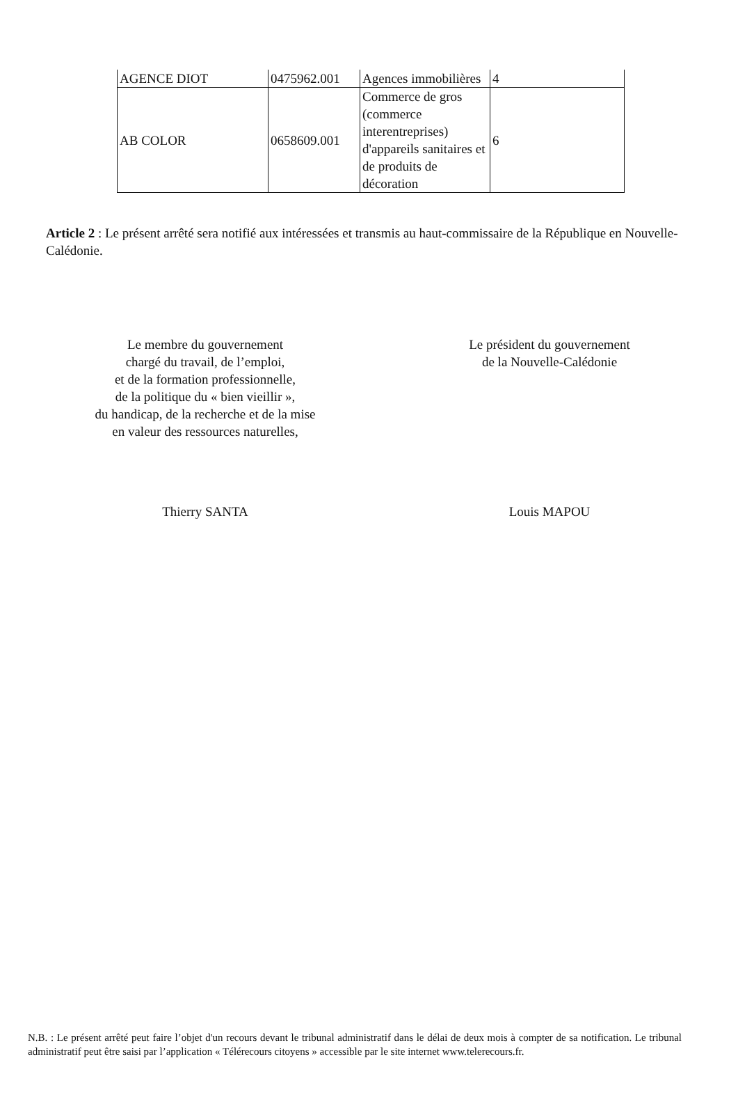| AGENCE DIOT | 0475962.001 | Agences immobilières | 4 |
| AB COLOR | 0658609.001 | Commerce de gros (commerce interentreprises) d'appareils sanitaires et de produits de décoration | 6 |
Article 2 : Le présent arrêté sera notifié aux intéressées et transmis au haut-commissaire de la République en Nouvelle-Calédonie.
Le membre du gouvernement
chargé du travail, de l’emploi,
et de la formation professionnelle,
de la politique du « bien vieillir »,
du handicap, de la recherche et de la mise
en valeur des ressources naturelles,
Thierry SANTA
Le président du gouvernement
de la Nouvelle-Calédonie
Louis MAPOU
N.B. : Le présent arrêté peut faire l’objet d'un recours devant le tribunal administratif dans le délai de deux mois à compter de sa notification. Le tribunal administratif peut être saisi par l’application « Télérecours citoyens » accessible par le site internet www.telerecours.fr.